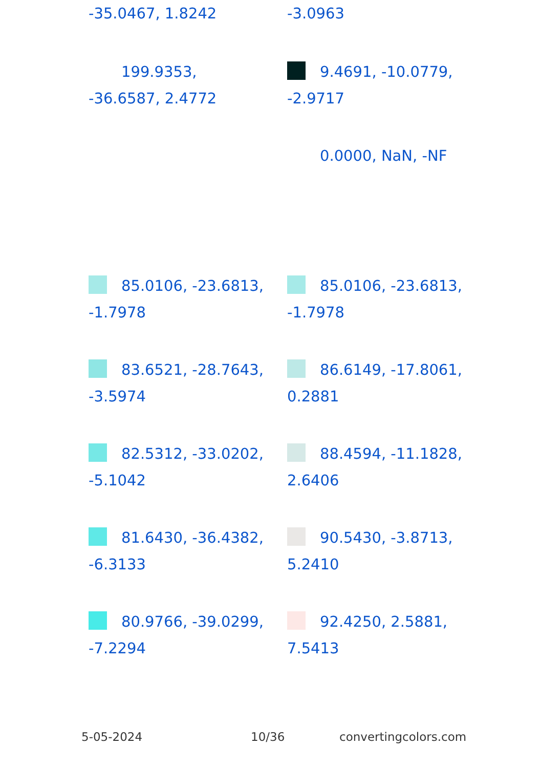-35.0467, 1.8242 -3.0963
199.9353, -36.6587, 2.4772
9.4691, -10.0779, -2.9717
0.0000, NaN, -NF
85.0106, -23.6813, -1.7978
85.0106, -23.6813, -1.7978
83.6521, -28.7643, -3.5974
86.6149, -17.8061, 0.2881
82.5312, -33.0202, -5.1042
88.4594, -11.1828, 2.6406
81.6430, -36.4382, -6.3133
90.5430, -3.8713, 5.2410
80.9766, -39.0299, -7.2294
92.4250, 2.5881, 7.5413
5-05-2024 10/36 convertingcolors.com